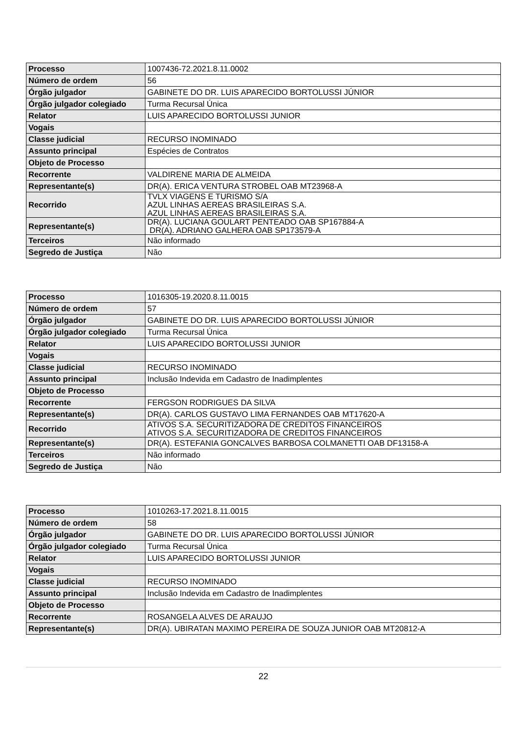| Processo | 1007436-72.2021.8.11.0002 |
| Número de ordem | 56 |
| Órgão julgador | GABINETE DO DR. LUIS APARECIDO BORTOLUSSI JÚNIOR |
| Órgão julgador colegiado | Turma Recursal Única |
| Relator | LUIS APARECIDO BORTOLUSSI JUNIOR |
| Vogais | |
| Classe judicial | RECURSO INOMINADO |
| Assunto principal | Espécies de Contratos |
| Objeto de Processo | |
| Recorrente | VALDIRENE MARIA DE ALMEIDA |
| Representante(s) | DR(A). ERICA VENTURA STROBEL OAB MT23968-A |
| Recorrido | TVLX VIAGENS E TURISMO S/A AZUL LINHAS AEREAS BRASILEIRAS S.A. AZUL LINHAS AEREAS BRASILEIRAS S.A. |
| Representante(s) | DR(A). LUCIANA GOULART PENTEADO OAB SP167884-A DR(A). ADRIANO GALHERA OAB SP173579-A |
| Terceiros | Não informado |
| Segredo de Justiça | Não |
| Processo | 1016305-19.2020.8.11.0015 |
| Número de ordem | 57 |
| Órgão julgador | GABINETE DO DR. LUIS APARECIDO BORTOLUSSI JÚNIOR |
| Órgão julgador colegiado | Turma Recursal Única |
| Relator | LUIS APARECIDO BORTOLUSSI JUNIOR |
| Vogais | |
| Classe judicial | RECURSO INOMINADO |
| Assunto principal | Inclusão Indevida em Cadastro de Inadimplentes |
| Objeto de Processo | |
| Recorrente | FERGSON RODRIGUES DA SILVA |
| Representante(s) | DR(A). CARLOS GUSTAVO LIMA FERNANDES OAB MT17620-A |
| Recorrido | ATIVOS S.A. SECURITIZADORA DE CREDITOS FINANCEIROS ATIVOS S.A. SECURITIZADORA DE CREDITOS FINANCEIROS |
| Representante(s) | DR(A). ESTEFANIA GONCALVES BARBOSA COLMANETTI OAB DF13158-A |
| Terceiros | Não informado |
| Segredo de Justiça | Não |
| Processo | 1010263-17.2021.8.11.0015 |
| Número de ordem | 58 |
| Órgão julgador | GABINETE DO DR. LUIS APARECIDO BORTOLUSSI JÚNIOR |
| Órgão julgador colegiado | Turma Recursal Única |
| Relator | LUIS APARECIDO BORTOLUSSI JUNIOR |
| Vogais | |
| Classe judicial | RECURSO INOMINADO |
| Assunto principal | Inclusão Indevida em Cadastro de Inadimplentes |
| Objeto de Processo | |
| Recorrente | ROSANGELA ALVES DE ARAUJO |
| Representante(s) | DR(A). UBIRATAN MAXIMO PEREIRA DE SOUZA JUNIOR OAB MT20812-A |
22